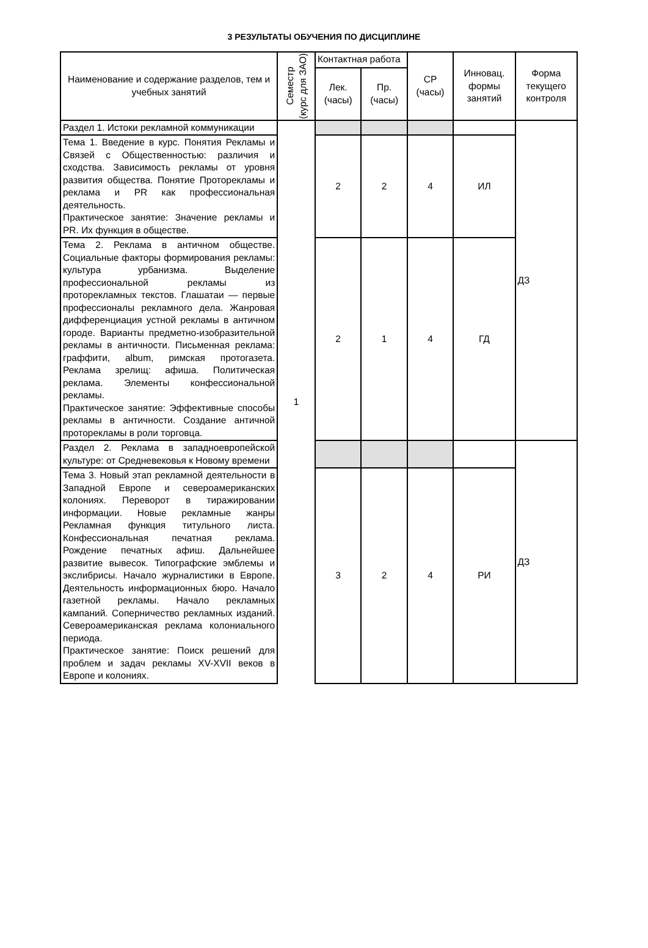3 РЕЗУЛЬТАТЫ ОБУЧЕНИЯ ПО ДИСЦИПЛИНЕ
| Наименование и содержание разделов, тем и учебных занятий | Семестр (курс для ЗАО) | Контактная работа | | СР (часы) | Инновац. формы занятий | Форма текущего контроля |
| --- | --- | --- | --- | --- | --- | --- |
| | | Лек. (часы) | Пр. (часы) | | | |
| Раздел 1. Истоки рекламной коммуникации | 1 | | | | | ДЗ |
| Тема 1. Введение в курс. Понятия Рекламы и Связей с Общественностью: различия и сходства. Зависимость рекламы от уровня развития общества. Понятие Проторекламы и реклама и PR как профессиональная деятельность. Практическое занятие: Значение рекламы и PR. Их функция в обществе. | | 2 | 2 | 4 | ИЛ | |
| Тема 2. Реклама в античном обществе. Социальные факторы формирования рекламы: культура урбанизма. Выделение профессиональной рекламы из проторекламных текстов. Глашатаи — первые профессионалы рекламного дела. Жанровая дифференциация устной рекламы в античном городе. Варианты предметно-изобразительной рекламы в античности. Письменная реклама: граффити, album, римская протогазета. Реклама зрелищ: афиша. Политическая реклама. Элементы конфессиональной рекламы. Практическое занятие: Эффективные способы рекламы в античности. Создание античной проторекламы в роли торговца. | | 2 | 1 | 4 | ГД | |
| Раздел 2. Реклама в западноевропейской культуре: от Средневековья к Новому времени | | | | | | ДЗ |
| Тема 3. Новый этап рекламной деятельности в Западной Европе и североамериканских колониях. Переворот в тиражировании информации. Новые рекламные жанры Рекламная функция титульного листа. Конфессиональная печатная реклама. Рождение печатных афиш. Дальнейшее развитие вывесок. Типографские эмблемы и экслибрисы. Начало журналистики в Европе. Деятельность информационных бюро. Начало газетной рекламы. Начало рекламных кампаний. Соперничество рекламных изданий. Североамериканская реклама колониального периода. Практическое занятие: Поиск решений для проблем и задач рекламы XV-XVII веков в Европе и колониях. | | 3 | 2 | 4 | РИ | |